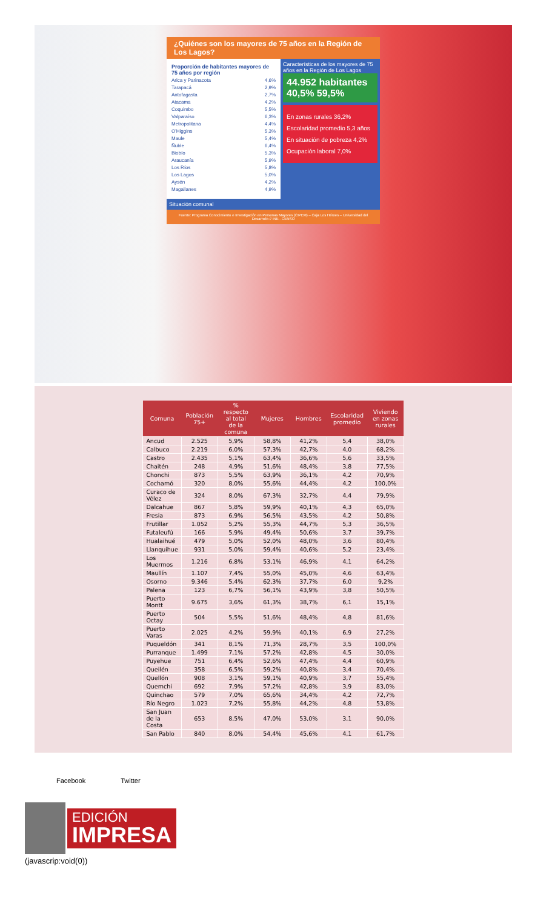¿Quiénes son los mayores de 75 años en la Región de Los Lagos?
Proporción de habitantes mayores de 75 años por región
Arica y Parinacota 4,6%
Tarapacá 2,9%
Antofagasta 2,7%
Atacama 4,2%
Coquimbo 5,5%
Valparaíso 6,3%
Metropolitana 4,4%
O'Higgins 5,3%
Maule 5,4%
Ñuble 6,4%
Biobío 5,3%
Araucanía 5,9%
Los Ríos 5,8%
Los Lagos 5,0%
Aysén 4,2%
Magallanes 4,9%
Características de los mayores de 75 años en la Región de Los Lagos
44.952 habitantes
40,5% 59,5%
En zonas rurales 36,2%
Escolaridad promedio 5,3 años
En situación de pobreza 4,2%
Ocupación laboral 7,0%
Situación comunal
Fuente: Programa Conocimiento e Investigación en Personas Mayores (CIPEM) – Caja Los Héroes – Universidad del Desarrollo // INE - CENSO
| Comuna | Población 75+ | % respecto al total de la comuna | Mujeres | Hombres | Escolaridad promedio | Viviendo en zonas rurales |
| --- | --- | --- | --- | --- | --- | --- |
| Ancud | 2.525 | 5,9% | 58,8% | 41,2% | 5,4 | 38,0% |
| Calbuco | 2.219 | 6,0% | 57,3% | 42,7% | 4,0 | 68,2% |
| Castro | 2.435 | 5,1% | 63,4% | 36,6% | 5,6 | 33,5% |
| Chaitén | 248 | 4,9% | 51,6% | 48,4% | 3,8 | 77,5% |
| Chonchi | 873 | 5,5% | 63,9% | 36,1% | 4,2 | 70,9% |
| Cochamó | 320 | 8,0% | 55,6% | 44,4% | 4,2 | 100,0% |
| Curaco de Vélez | 324 | 8,0% | 67,3% | 32,7% | 4,4 | 79,9% |
| Dalcahue | 867 | 5,8% | 59,9% | 40,1% | 4,3 | 65,0% |
| Fresia | 873 | 6,9% | 56,5% | 43,5% | 4,2 | 50,8% |
| Frutillar | 1.052 | 5,2% | 55,3% | 44,7% | 5,3 | 36,5% |
| Futaleufú | 166 | 5,9% | 49,4% | 50,6% | 3,7 | 39,7% |
| Hualaihué | 479 | 5,0% | 52,0% | 48,0% | 3,6 | 80,4% |
| Llanquihue | 931 | 5,0% | 59,4% | 40,6% | 5,2 | 23,4% |
| Los Muermos | 1.216 | 6,8% | 53,1% | 46,9% | 4,1 | 64,2% |
| Maullín | 1.107 | 7,4% | 55,0% | 45,0% | 4,6 | 63,4% |
| Osorno | 9.346 | 5,4% | 62,3% | 37,7% | 6,0 | 9,2% |
| Palena | 123 | 6,7% | 56,1% | 43,9% | 3,8 | 50,5% |
| Puerto Montt | 9.675 | 3,6% | 61,3% | 38,7% | 6,1 | 15,1% |
| Puerto Octay | 504 | 5,5% | 51,6% | 48,4% | 4,8 | 81,6% |
| Puerto Varas | 2.025 | 4,2% | 59,9% | 40,1% | 6,9 | 27,2% |
| Puqueldón | 341 | 8,1% | 71,3% | 28,7% | 3,5 | 100,0% |
| Purranque | 1.499 | 7,1% | 57,2% | 42,8% | 4,5 | 30,0% |
| Puyehue | 751 | 6,4% | 52,6% | 47,4% | 4,4 | 60,9% |
| Queilén | 358 | 6,5% | 59,2% | 40,8% | 3,4 | 70,4% |
| Quellón | 908 | 3,1% | 59,1% | 40,9% | 3,7 | 55,4% |
| Quemchi | 692 | 7,9% | 57,2% | 42,8% | 3,9 | 83,0% |
| Quinchao | 579 | 7,0% | 65,6% | 34,4% | 4,2 | 72,7% |
| Río Negro | 1.023 | 7,2% | 55,8% | 44,2% | 4,8 | 53,8% |
| San Juan de la Costa | 653 | 8,5% | 47,0% | 53,0% | 3,1 | 90,0% |
| San Pablo | 840 | 8,0% | 54,4% | 45,6% | 4,1 | 61,7% |
Facebook Twitter
EDICIÓN
IMPRESA
(javascrip:void(0))